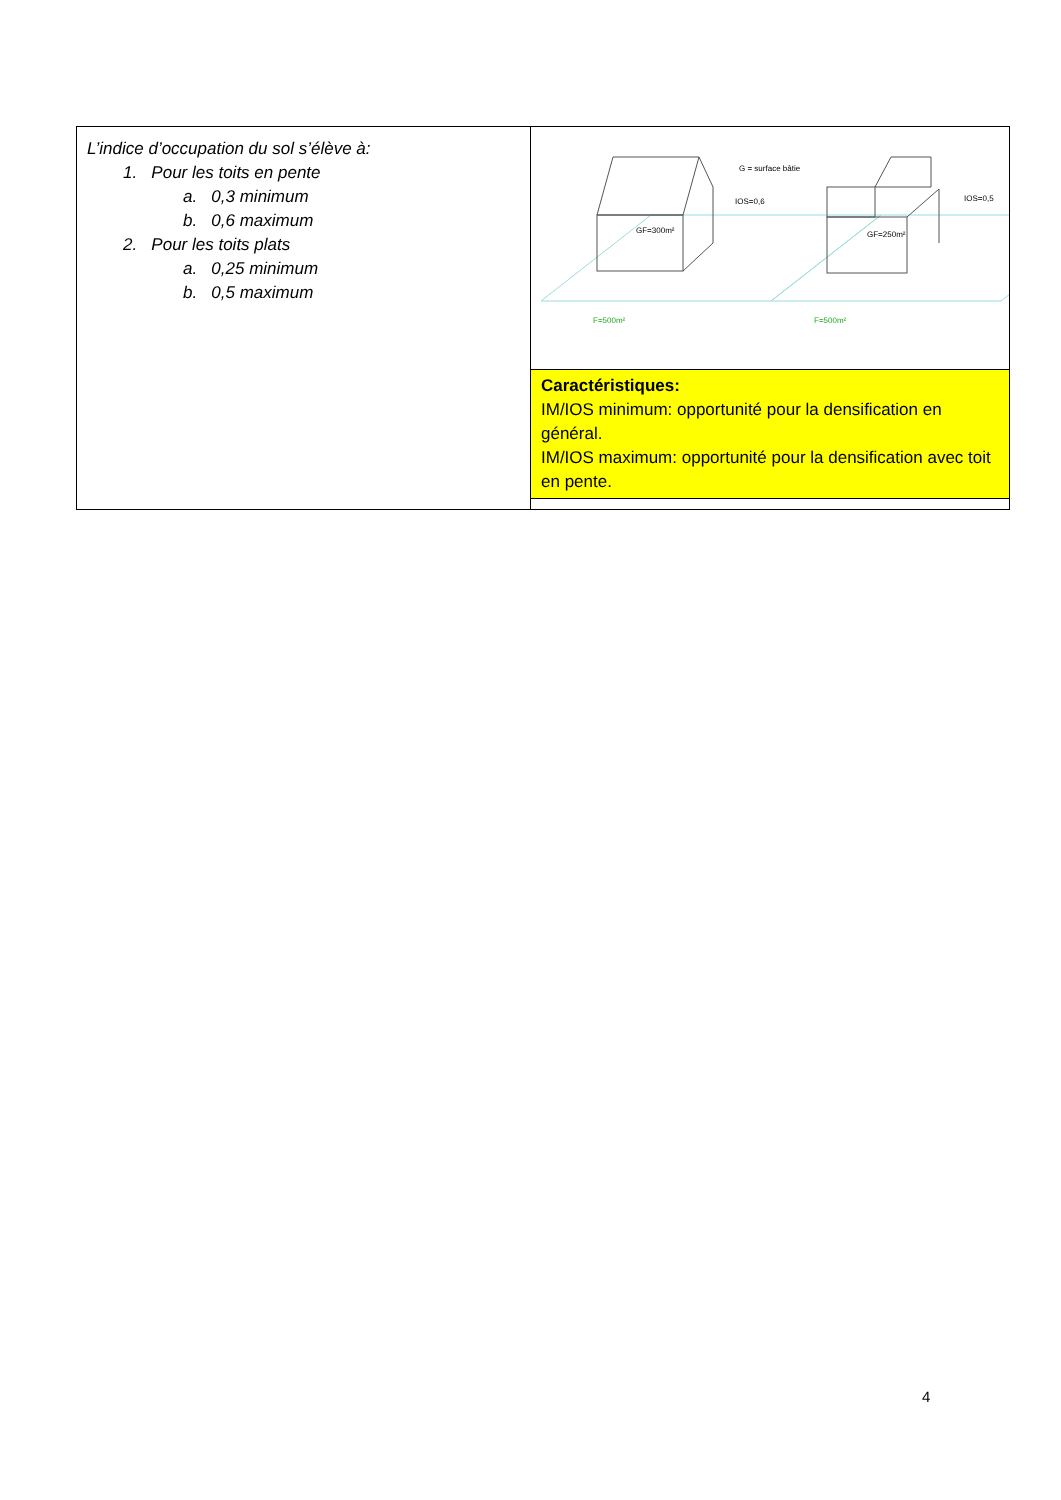| L’indice d’occupation du sol s’élève à: 1. Pour les toits en pente a. 0,3 minimum b. 0,6 maximum 2. Pour les toits plats a. 0,25 minimum b. 0,5 maximum | G = surface bâtie IOS=0,6 IOS=0,5 GF=300m² GF=250m² F=500m² F=500m² |
| | Caractéristiques: IM/IOS minimum: opportunité pour la densification en général. IM/IOS maximum: opportunité pour la densification avec toit en pente. |
4